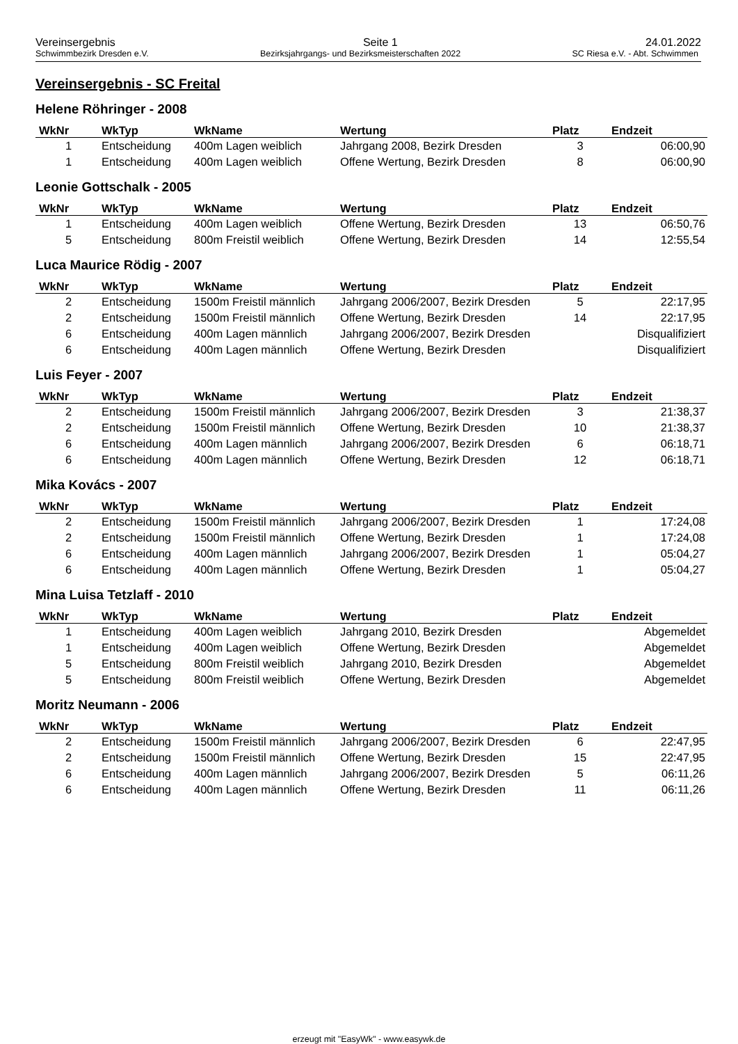Vereinsergebnis Seite 1 24.01.2022
Schwimmbezirk Dresden e.V. Bezirksjahrgangs- und Bezirksmeisterschaften 2022 SC Riesa e.V. - Abt. Schwimmen
Vereinsergebnis - SC Freital
Helene Röhringer - 2008
| WkNr | WkTyp | WkName | Wertung | Platz | Endzeit |
| --- | --- | --- | --- | --- | --- |
| 1 | Entscheidung | 400m Lagen weiblich | Jahrgang 2008, Bezirk Dresden | 3 | 06:00,90 |
| 1 | Entscheidung | 400m Lagen weiblich | Offene Wertung, Bezirk Dresden | 8 | 06:00,90 |
Leonie Gottschalk - 2005
| WkNr | WkTyp | WkName | Wertung | Platz | Endzeit |
| --- | --- | --- | --- | --- | --- |
| 1 | Entscheidung | 400m Lagen weiblich | Offene Wertung, Bezirk Dresden | 13 | 06:50,76 |
| 5 | Entscheidung | 800m Freistil weiblich | Offene Wertung, Bezirk Dresden | 14 | 12:55,54 |
Luca Maurice Rödig - 2007
| WkNr | WkTyp | WkName | Wertung | Platz | Endzeit |
| --- | --- | --- | --- | --- | --- |
| 2 | Entscheidung | 1500m Freistil männlich | Jahrgang 2006/2007, Bezirk Dresden | 5 | 22:17,95 |
| 2 | Entscheidung | 1500m Freistil männlich | Offene Wertung, Bezirk Dresden | 14 | 22:17,95 |
| 6 | Entscheidung | 400m Lagen männlich | Jahrgang 2006/2007, Bezirk Dresden | | Disqualifiziert |
| 6 | Entscheidung | 400m Lagen männlich | Offene Wertung, Bezirk Dresden | | Disqualifiziert |
Luis Feyer - 2007
| WkNr | WkTyp | WkName | Wertung | Platz | Endzeit |
| --- | --- | --- | --- | --- | --- |
| 2 | Entscheidung | 1500m Freistil männlich | Jahrgang 2006/2007, Bezirk Dresden | 3 | 21:38,37 |
| 2 | Entscheidung | 1500m Freistil männlich | Offene Wertung, Bezirk Dresden | 10 | 21:38,37 |
| 6 | Entscheidung | 400m Lagen männlich | Jahrgang 2006/2007, Bezirk Dresden | 6 | 06:18,71 |
| 6 | Entscheidung | 400m Lagen männlich | Offene Wertung, Bezirk Dresden | 12 | 06:18,71 |
Mika Kovács - 2007
| WkNr | WkTyp | WkName | Wertung | Platz | Endzeit |
| --- | --- | --- | --- | --- | --- |
| 2 | Entscheidung | 1500m Freistil männlich | Jahrgang 2006/2007, Bezirk Dresden | 1 | 17:24,08 |
| 2 | Entscheidung | 1500m Freistil männlich | Offene Wertung, Bezirk Dresden | 1 | 17:24,08 |
| 6 | Entscheidung | 400m Lagen männlich | Jahrgang 2006/2007, Bezirk Dresden | 1 | 05:04,27 |
| 6 | Entscheidung | 400m Lagen männlich | Offene Wertung, Bezirk Dresden | 1 | 05:04,27 |
Mina Luisa Tetzlaff - 2010
| WkNr | WkTyp | WkName | Wertung | Platz | Endzeit |
| --- | --- | --- | --- | --- | --- |
| 1 | Entscheidung | 400m Lagen weiblich | Jahrgang 2010, Bezirk Dresden | | Abgemeldet |
| 1 | Entscheidung | 400m Lagen weiblich | Offene Wertung, Bezirk Dresden | | Abgemeldet |
| 5 | Entscheidung | 800m Freistil weiblich | Jahrgang 2010, Bezirk Dresden | | Abgemeldet |
| 5 | Entscheidung | 800m Freistil weiblich | Offene Wertung, Bezirk Dresden | | Abgemeldet |
Moritz Neumann - 2006
| WkNr | WkTyp | WkName | Wertung | Platz | Endzeit |
| --- | --- | --- | --- | --- | --- |
| 2 | Entscheidung | 1500m Freistil männlich | Jahrgang 2006/2007, Bezirk Dresden | 6 | 22:47,95 |
| 2 | Entscheidung | 1500m Freistil männlich | Offene Wertung, Bezirk Dresden | 15 | 22:47,95 |
| 6 | Entscheidung | 400m Lagen männlich | Jahrgang 2006/2007, Bezirk Dresden | 5 | 06:11,26 |
| 6 | Entscheidung | 400m Lagen männlich | Offene Wertung, Bezirk Dresden | 11 | 06:11,26 |
erzeugt mit "EasyWk" - www.easywk.de